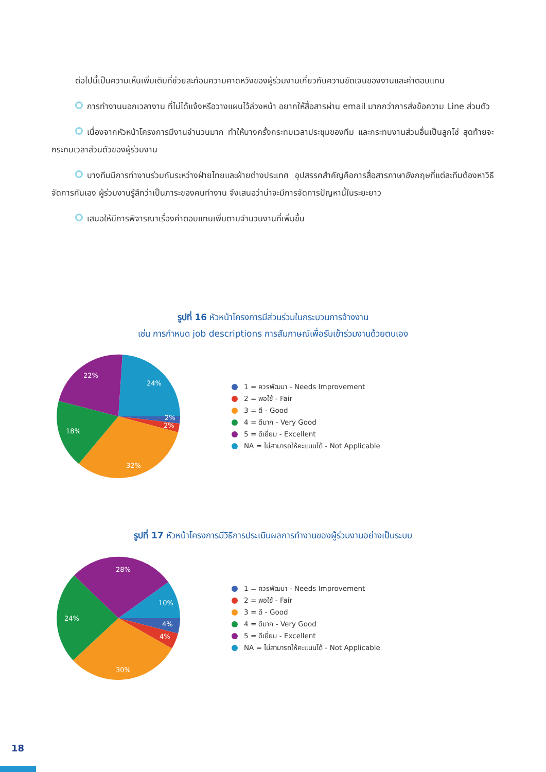ต่อไปนี้เป็นความเห็นเพิ่มเติมที่ช่วยสะท้อนความคาดหวังของผู้ร่วมงานเกี่ยวกับความชัดเจนของงานและค่าตอบแทน
การทำงานนอกเวลางาน ที่ไม่ได้แจ้งหรือวางแผนไว้ล่วงหน้า อยากให้สื่อสารผ่าน email มากกว่าการส่งข้อความ Line ส่วนตัว
เนื่องจากหัวหน้าโครงการมีงานจำนวนมาก ทำให้บางครั้งกระทบเวลาประชุมของทีม และกระทบงานส่วนอื่นเป็นลูกโซ่ สุดท้ายจะกระทบเวลาส่วนตัวของผู้ร่วมงาน
บางทีมมีการทำงานร่วมกันระหว่างฝ่ายไทยและฝ่ายต่างประเทศ อุปสรรคสำคัญคือการสื่อสารภาษาอังกฤษที่แต่ละทีมต้องหาวิธีจัดการกันเอง ผู้ร่วมงานรู้สึกว่าเป็นภาระของคนทำงาน จึงเสนอว่าน่าจะมีการจัดการปัญหานี้ในระยะยาว
เสนอให้มีการพิจารณาเรื่องค่าตอบแทนเพิ่มตามจำนวนงานที่เพิ่มขึ้น
รูปที่ 16 หัวหน้าโครงการมีส่วนร่วมในกระบวนการจ้างงาน
เช่น การกำหนด job descriptions การสัมภาษณ์เพื่อรับเข้าร่วมงานด้วยตนเอง
24%
22%
18%
32%
2%
2%
1 = ควรพัฒนา - Needs Improvement
2 = พอใช้ - Fair
3 = ดี - Good
4 = ดีมาก - Very Good
5 = ดีเยี่ยม - Excellent
NA = ไม่สามารถให้คะแนนได้ - Not Applicable
รูปที่ 17 หัวหน้าโครงการมีวิธีการประเมินผลการทำงานของผู้ร่วมงานอย่างเป็นระบบ
28%
10%
24%
30%
4%
4%
1 = ควรพัฒนา - Needs Improvement
2 = พอใช้ - Fair
3 = ดี - Good
4 = ดีมาก - Very Good
5 = ดีเยี่ยม - Excellent
NA = ไม่สามารถให้คะแนนได้ - Not Applicable
18